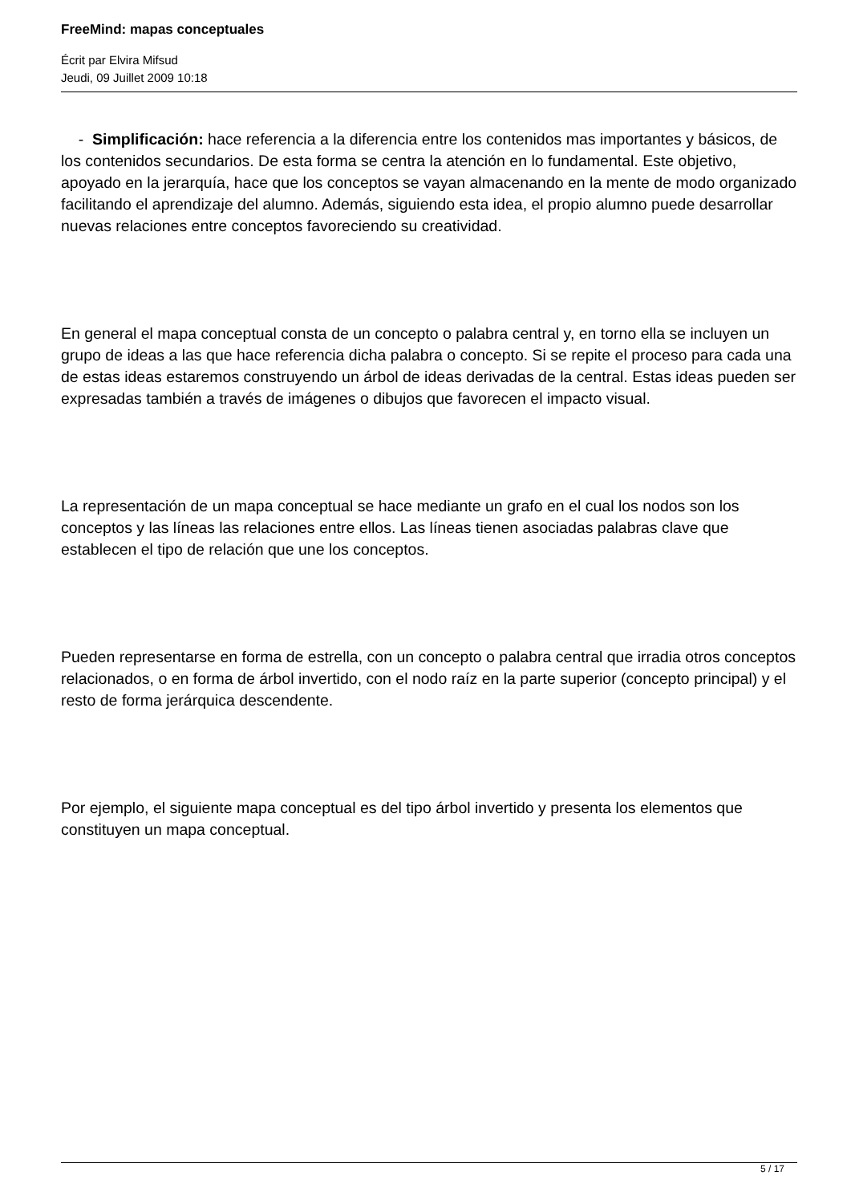FreeMind: mapas conceptuales
Écrit par Elvira Mifsud
Jeudi, 09 Juillet 2009 10:18
- Simplificación: hace referencia a la diferencia entre los contenidos mas importantes y básicos, de los contenidos secundarios. De esta forma se centra la atención en lo fundamental. Este objetivo, apoyado en la jerarquía, hace que los conceptos se vayan almacenando en la mente de modo organizado facilitando el aprendizaje del alumno. Además, siguiendo esta idea, el propio alumno puede desarrollar nuevas relaciones entre conceptos favoreciendo su creatividad.
En general el mapa conceptual consta de un concepto o palabra central y, en torno ella se incluyen un grupo de ideas a las que hace referencia dicha palabra o concepto. Si se repite el proceso para cada una de estas ideas estaremos construyendo un árbol de ideas derivadas de la central. Estas ideas pueden ser expresadas también a través de imágenes o dibujos que favorecen el impacto visual.
La representación de un mapa conceptual se hace mediante un grafo en el cual los nodos son los conceptos y las líneas las relaciones entre ellos. Las líneas tienen asociadas palabras clave que establecen el tipo de relación que une los conceptos.
Pueden representarse en forma de estrella, con un concepto o palabra central que irradia otros conceptos relacionados, o en forma de árbol invertido, con el nodo raíz en la parte superior (concepto principal) y el resto de forma jerárquica descendente.
Por ejemplo, el siguiente mapa conceptual es del tipo árbol invertido y presenta los elementos que constituyen un mapa conceptual.
5 / 17